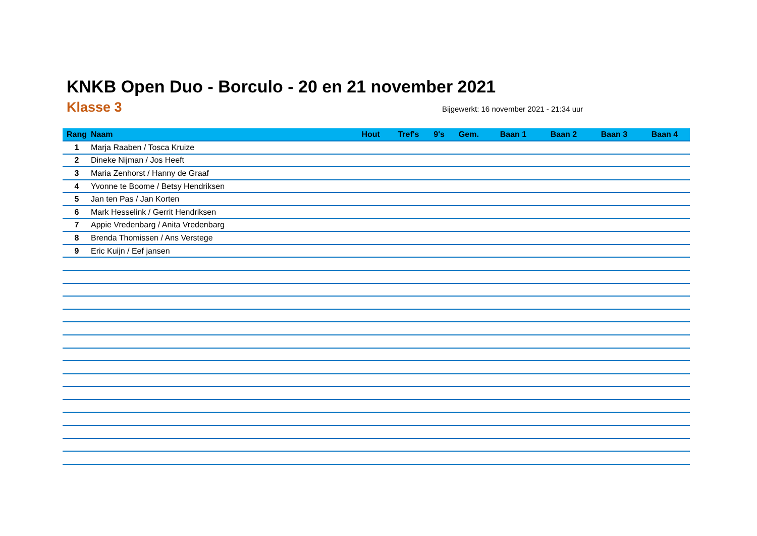KNKB Open Duo - Borculo - 20 en 21 november 2021
Klasse 3 Bijgewerkt: 16 november 2021 - 21:34 uur
| Rang | Naam | Hout | Tref's | 9's | Gem. | Baan 1 | Baan 2 | Baan 3 | Baan 4 |
| --- | --- | --- | --- | --- | --- | --- | --- | --- | --- |
| 1 | Marja Raaben / Tosca Kruize | | | | | | | | |
| 2 | Dineke Nijman / Jos Heeft | | | | | | | | |
| 3 | Maria Zenhorst / Hanny de Graaf | | | | | | | | |
| 4 | Yvonne te Boome / Betsy Hendriksen | | | | | | | | |
| 5 | Jan ten Pas / Jan Korten | | | | | | | | |
| 6 | Mark Hesselink / Gerrit Hendriksen | | | | | | | | |
| 7 | Appie Vredenbarg / Anita Vredenbarg | | | | | | | | |
| 8 | Brenda Thomissen / Ans Verstege | | | | | | | | |
| 9 | Eric Kuijn / Eef jansen | | | | | | | | |